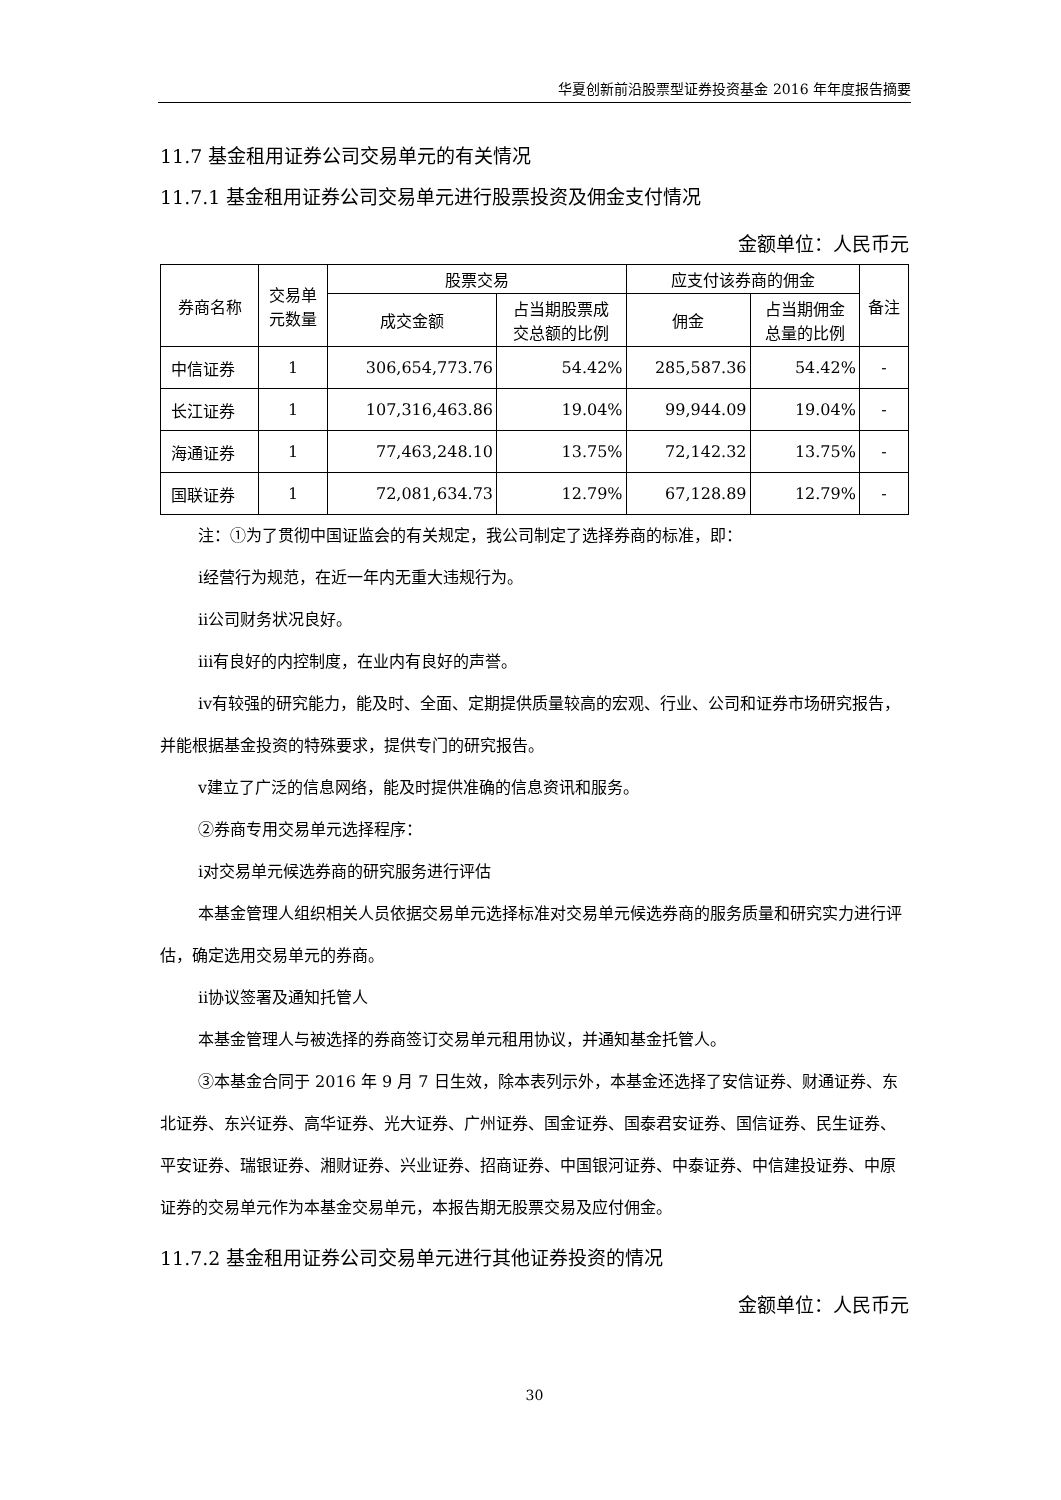华夏创新前沿股票型证券投资基金 2016 年年度报告摘要
11.7 基金租用证券公司交易单元的有关情况
11.7.1 基金租用证券公司交易单元进行股票投资及佣金支付情况
金额单位：人民币元
| 券商名称 | 交易单 元数量 | 股票交易 | | 应支付该券商的佣金 | | 备注 |
| --- | --- | --- | --- | --- | --- | --- |
| | | 成交金额 | 占当期股票成 交总额的比例 | 佣金 | 占当期佣金 总量的比例 | |
| 中信证券 | 1 | 306,654,773.76 | 54.42% | 285,587.36 | 54.42% | - |
| 长江证券 | 1 | 107,316,463.86 | 19.04% | 99,944.09 | 19.04% | - |
| 海通证券 | 1 | 77,463,248.10 | 13.75% | 72,142.32 | 13.75% | - |
| 国联证券 | 1 | 72,081,634.73 | 12.79% | 67,128.89 | 12.79% | - |
注：①为了贯彻中国证监会的有关规定，我公司制定了选择券商的标准，即：
ⅰ经营行为规范，在近一年内无重大违规行为。
ⅱ公司财务状况良好。
ⅲ有良好的内控制度，在业内有良好的声誉。
ⅳ有较强的研究能力，能及时、全面、定期提供质量较高的宏观、行业、公司和证券市场研究报告，并能根据基金投资的特殊要求，提供专门的研究报告。
ⅴ建立了广泛的信息网络，能及时提供准确的信息资讯和服务。
②券商专用交易单元选择程序：
ⅰ对交易单元候选券商的研究服务进行评估
本基金管理人组织相关人员依据交易单元选择标准对交易单元候选券商的服务质量和研究实力进行评估，确定选用交易单元的券商。
ⅱ协议签署及通知托管人
本基金管理人与被选择的券商签订交易单元租用协议，并通知基金托管人。
③本基金合同于 2016 年 9 月 7 日生效，除本表列示外，本基金还选择了安信证券、财通证券、东北证券、东兴证券、高华证券、光大证券、广州证券、国金证券、国泰君安证券、国信证券、民生证券、平安证券、瑞银证券、湘财证券、兴业证券、招商证券、中国银河证券、中泰证券、中信建投证券、中原证券的交易单元作为本基金交易单元，本报告期无股票交易及应付佣金。
11.7.2 基金租用证券公司交易单元进行其他证券投资的情况
金额单位：人民币元
30